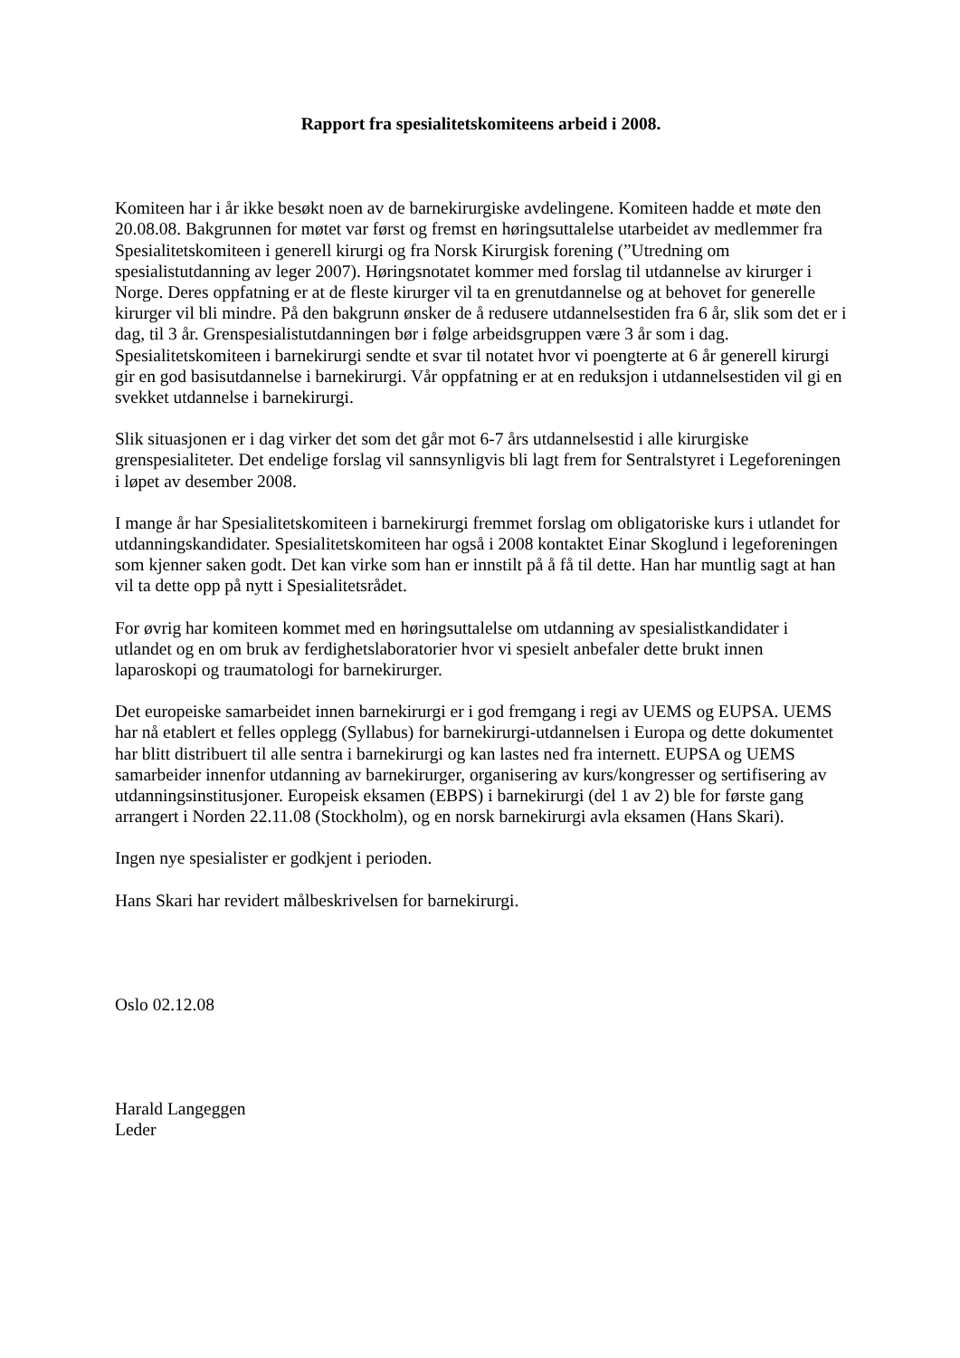Rapport fra spesialitetskomiteens arbeid i 2008.
Komiteen har i år ikke besøkt noen av de barnekirurgiske avdelingene. Komiteen hadde et møte den 20.08.08. Bakgrunnen for møtet var først og fremst en høringsuttalelse utarbeidet av medlemmer fra Spesialitetskomiteen i generell kirurgi og fra Norsk Kirurgisk forening (”Utredning om spesialistutdanning av leger 2007). Høringsnotatet kommer med forslag til utdannelse av kirurger i Norge. Deres oppfatning er at de fleste kirurger vil ta en grenutdannelse og at behovet for generelle kirurger vil bli mindre. På den bakgrunn ønsker de å redusere utdannelsestiden fra 6 år, slik som det er i dag, til 3 år. Grenspesialistutdanningen bør i følge arbeidsgruppen være 3 år som i dag. Spesialitetskomiteen i barnekirurgi sendte et svar til notatet hvor vi poengterte at 6 år generell kirurgi gir en god basisutdannelse i barnekirurgi. Vår oppfatning er at en reduksjon i utdannelsestiden vil gi en svekket utdannelse i barnekirurgi.
Slik situasjonen er i dag virker det som det går mot 6-7 års utdannelsestid i alle kirurgiske grenspesialiteter. Det endelige forslag vil sannsynligvis bli lagt frem for Sentralstyret i Legeforeningen i løpet av desember 2008.
I mange år har Spesialitetskomiteen i barnekirurgi fremmet forslag om obligatoriske kurs i utlandet for utdanningskandidater. Spesialitetskomiteen har også i 2008 kontaktet Einar Skoglund i legeforeningen som kjenner saken godt. Det kan virke som han er innstilt på å få til dette. Han har muntlig sagt at han vil ta dette opp på nytt i Spesialitetsrådet.
For øvrig har komiteen kommet med en høringsuttalelse om utdanning av spesialistkandidater i utlandet og en om bruk av ferdighetslaboratorier hvor vi spesielt anbefaler dette brukt innen laparoskopi og traumatologi for barnekirurger.
Det europeiske samarbeidet innen barnekirurgi er i god fremgang i regi av UEMS og EUPSA. UEMS har nå etablert et felles opplegg (Syllabus) for barnekirurgi-utdannelsen i Europa og dette dokumentet har blitt distribuert til alle sentra i barnekirurgi og kan lastes ned fra internett. EUPSA og UEMS samarbeider innenfor utdanning av barnekirurger, organisering av kurs/kongresser og sertifisering av utdanningsinstitusjoner. Europeisk eksamen (EBPS) i barnekirurgi (del 1 av 2) ble for første gang arrangert i Norden 22.11.08 (Stockholm), og en norsk barnekirurgi avla eksamen (Hans Skari).
Ingen nye spesialister er godkjent i perioden.
Hans Skari har revidert målbeskrivelsen for barnekirurgi.
Oslo 02.12.08
Harald Langeggen
Leder